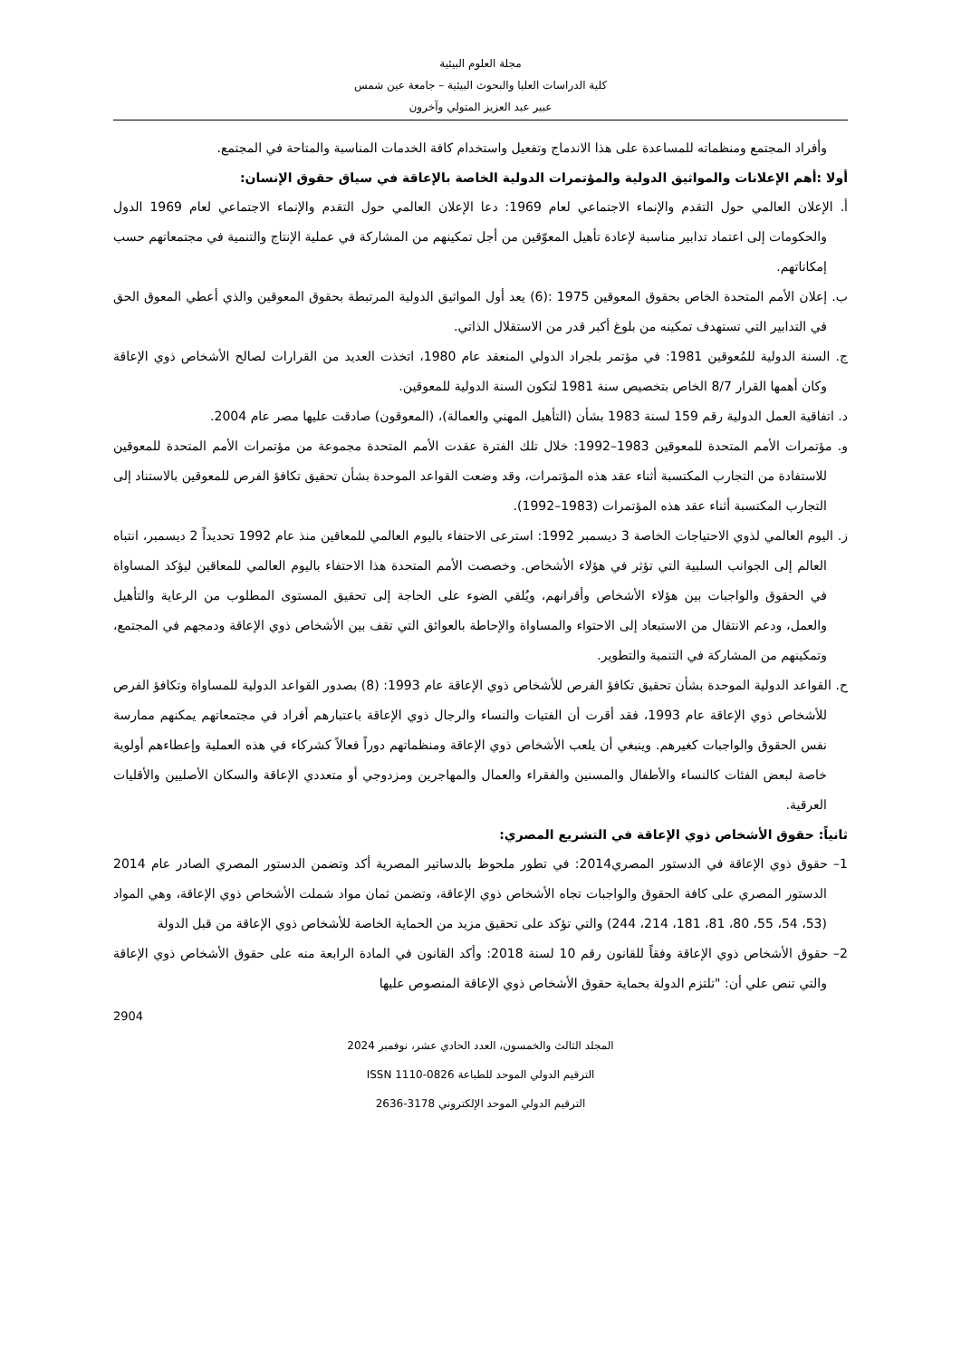مجلة العلوم البيئية
كلية الدراسات العليا والبحوث البيئية – جامعة عين شمس
عبير عبد العزيز المتولي وآخرون
وأفراد المجتمع ومنظماته للمساعدة على هذا الاندماج وتفعيل واستخدام كافة الخدمات المناسبة والمتاحة في المجتمع.
أولا :أهم الإعلانات والمواثيق الدولية والمؤتمرات الدولية الخاصة بالإعاقة في سياق حقوق الإنسان:
أ. الإعلان العالمي حول التقدم والإنماء الاجتماعي لعام 1969: دعا الإعلان العالمي حول التقدم والإنماء الاجتماعي لعام 1969 الدول والحكومات إلى اعتماد تدابير مناسبة لإعادة تأهيل المعوّقين من أجل تمكينهم من المشاركة في عملية الإنتاج والتنمية في مجتمعاتهم حسب إمكاناتهم.
ب. إعلان الأمم المتحدة الخاص بحقوق المعوقين 1975 :(6) يعد أول المواثيق الدولية المرتبطة بحقوق المعوقين والذي أعطي المعوق الحق في التدابير التي تستهدف تمكينه من بلوغ أكبر قدر من الاستقلال الذاتي.
ج. السنة الدولية للمُعوقين 1981: في مؤتمر بلجراد الدولي المنعقد عام 1980، اتخذت العديد من القرارات لصالح الأشخاص ذوي الإعاقة وكان أهمها القرار 8/7 الخاص بتخصيص سنة 1981 لتكون السنة الدولية للمعوقين.
د. اتفاقية العمل الدولية رقم 159 لسنة 1983 بشأن (التأهيل المهني والعمالة)، (المعوقون) صادقت عليها مصر عام 2004.
و. مؤتمرات الأمم المتحدة للمعوقين 1983–1992: خلال تلك الفترة عقدت الأمم المتحدة مجموعة من مؤتمرات الأمم المتحدة للمعوقين للاستفادة من التجارب المكتسبة أثناء عقد هذه المؤتمرات، وقد وضعت القواعد الموحدة بشأن تحقيق تكافؤ الفرص للمعوقين بالاستناد إلى التجارب المكتسبة أثناء عقد هذه المؤتمرات (1983–1992).
ز. اليوم العالمي لذوي الاحتياجات الخاصة 3 ديسمبر 1992: استرعى الاحتفاء باليوم العالمي للمعاقين منذ عام 1992 تحديداً 2 ديسمبر، انتباه العالم إلى الجوانب السلبية التي تؤثر في هؤلاء الأشخاص. وخصصت الأمم المتحدة هذا الاحتفاء باليوم العالمي للمعاقين ليؤكد المساواة في الحقوق والواجبات بين هؤلاء الأشخاص وأقرانهم، ويُلقي الضوء على الحاجة إلى تحقيق المستوى المطلوب من الرعاية والتأهيل والعمل، ودعم الانتقال من الاستبعاد إلى الاحتواء والمساواة والإحاطة بالعوائق التي تقف بين الأشخاص ذوي الإعاقة ودمجهم في المجتمع، وتمكينهم من المشاركة في التنمية والتطوير.
ح. القواعد الدولية الموحدة بشأن تحقيق تكافؤ الفرص للأشخاص ذوي الإعاقة عام 1993: (8) بصدور القواعد الدولية للمساواة وتكافؤ الفرص للأشخاص ذوي الإعاقة عام 1993، فقد أقرت أن الفتيات والنساء والرجال ذوي الإعاقة باعتبارهم أفراد في مجتمعاتهم يمكنهم ممارسة نفس الحقوق والواجبات كغيرهم. وينبغي أن يلعب الأشخاص ذوي الإعاقة ومنظماتهم دوراً فعالاً كشركاء في هذه العملية وإعطاءهم أولوية خاصة لبعض الفئات كالنساء والأطفال والمسنين والفقراء والعمال والمهاجرين ومزدوجي أو متعددي الإعاقة والسكان الأصليين والأقليات العرقية.
ثانياً: حقوق الأشخاص ذوي الإعاقة في التشريع المصري:
1– حقوق ذوي الإعاقة في الدستور المصري2014: في تطور ملحوظ بالدساتير المصرية أكد وتضمن الدستور المصري الصادر عام 2014 الدستور المصري على كافة الحقوق والواجبات تجاه الأشخاص ذوي الإعاقة، وتضمن ثمان مواد شملت الأشخاص ذوي الإعاقة، وهي المواد (53، 54، 55، 80، 81، 181، 214، 244) والتي تؤكد على تحقيق مزيد من الحماية الخاصة للأشخاص ذوي الإعاقة من قبل الدولة
2– حقوق الأشخاص ذوي الإعاقة وفقاً للقانون رقم 10 لسنة 2018: وأكد القانون في المادة الرابعة منه على حقوق الأشخاص ذوي الإعاقة والتي تنص علي أن: "تلتزم الدولة بحماية حقوق الأشخاص ذوي الإعاقة المنصوص عليها
2904
المجلد الثالث والخمسون، العدد الحادي عشر، نوفمبر 2024
الترقيم الدولي الموحد للطباعة ISSN 1110-0826
الترقيم الدولي الموحد الإلكتروني 3178-2636